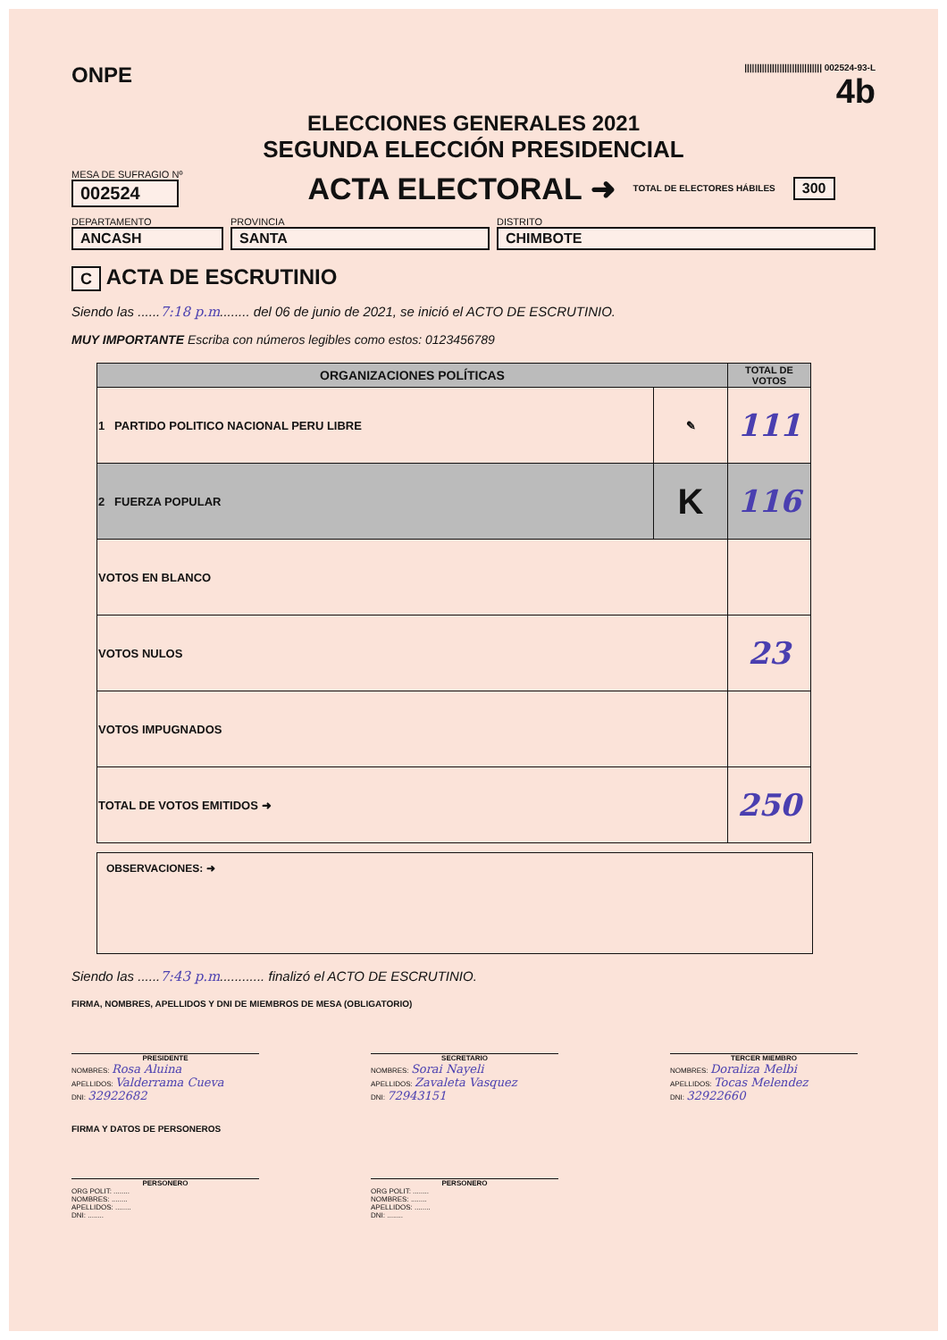ONPE
||||||||||||||||||||||||||||||| 002524-93-L
4b
ELECCIONES GENERALES 2021
SEGUNDA ELECCIÓN PRESIDENCIAL
MESA DE SUFRAGIO Nº
002524
ACTA ELECTORAL ➜
TOTAL DE ELECTORES HÁBILES
300
DEPARTAMENTO
ANCASH
PROVINCIA
SANTA
DISTRITO
CHIMBOTE
C ACTA DE ESCRUTINIO
Siendo las ......7:18 p.m........ del 06 de junio de 2021, se inició el ACTO DE ESCRUTINIO.
MUY IMPORTANTE Escriba con números legibles como estos: 0123456789
| ORGANIZACIONES POLÍTICAS | | TOTAL DE VOTOS |
| --- | --- | --- |
| 1 PARTIDO POLITICO NACIONAL PERU LIBRE | ✎ | 111 |
| 2 FUERZA POPULAR | K | 116 |
| VOTOS EN BLANCO | | |
| VOTOS NULOS | | 23 |
| VOTOS IMPUGNADOS | | |
| TOTAL DE VOTOS EMITIDOS ➜ | | 250 |
OBSERVACIONES: ➜
Siendo las ......7:43 p.m............ finalizó el ACTO DE ESCRUTINIO.
FIRMA, NOMBRES, APELLIDOS Y DNI DE MIEMBROS DE MESA (OBLIGATORIO)
PRESIDENTE
NOMBRES: Rosa Aluina
APELLIDOS: Valderrama Cueva
DNI: 32922682
SECRETARIO
NOMBRES: Sorai Nayeli
APELLIDOS: Zavaleta Vasquez
DNI: 72943151
TERCER MIEMBRO
NOMBRES: Doraliza Melbi
APELLIDOS: Tocas Melendez
DNI: 32922660
FIRMA Y DATOS DE PERSONEROS
PERSONERO
ORG POLIT: ........
NOMBRES: ........
APELLIDOS: ........
DNI: ........
PERSONERO
ORG POLIT: ........
NOMBRES: ........
APELLIDOS: ........
DNI: ........